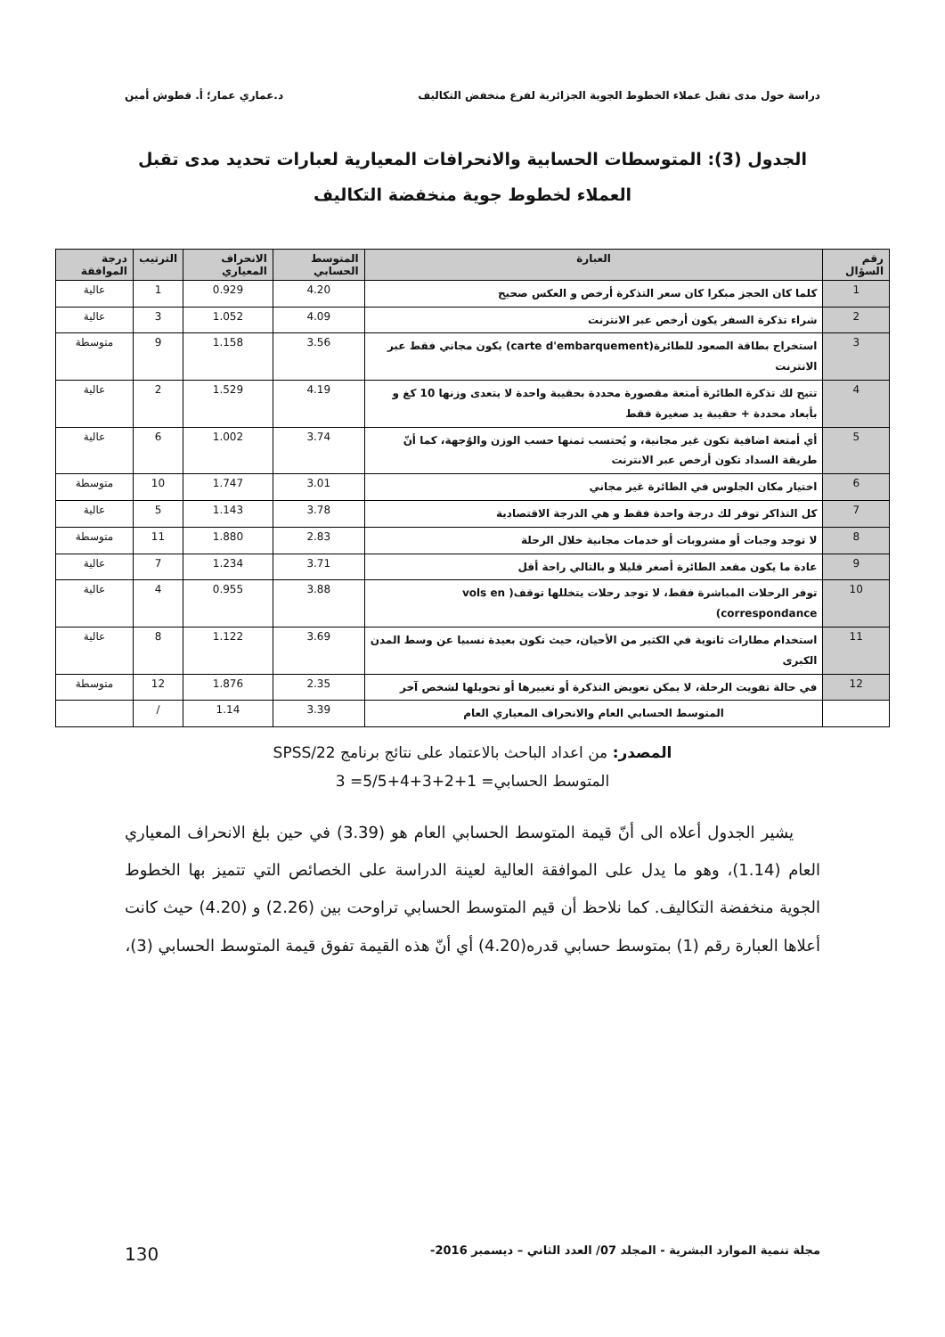دراسة حول مدى تقبل عملاء الخطوط الجوية الجزائرية لفرع منخفض التكاليف د.عماري عمار؛ أ. قطوش أمين
الجدول (3): المتوسطات الحسابية والانحرافات المعيارية لعبارات تحديد مدى تقبل العملاء لخطوط جوية منخفضة التكاليف
| رقم السؤال | العبارة | المتوسط الحسابي | الانحراف المعياري | الترتيب | درجة الموافقة |
| --- | --- | --- | --- | --- | --- |
| 1 | كلما كان الحجز مبكرا كان سعر التذكرة أرخص و العكس صحيح | 4.20 | 0.929 | 1 | عالية |
| 2 | شراء تذكرة السفر يكون أرخص عبر الانترنت | 4.09 | 1.052 | 3 | عالية |
| 3 | استخراج بطاقة الصعود للطائرة(carte d'embarquement) يكون مجاني فقط عبر الانترنت | 3.56 | 1.158 | 9 | متوسطة |
| 4 | تتيح لك تذكرة الطائرة أمتعة مقصورة محددة بحقيبة واحدة لا يتعدى وزنها 10 كغ و بأبعاد محددة + حقيبة يد صغيرة فقط | 4.19 | 1.529 | 2 | عالية |
| 5 | أي أمتعة اضافية تكون غير مجانية، و يُحتسب ثمنها حسب الوزن والوُجهة، كما أنّ طريقة السداد تكون أرخص عبر الانترنت | 3.74 | 1.002 | 6 | عالية |
| 6 | اختيار مكان الجلوس في الطائرة غير مجاني | 3.01 | 1.747 | 10 | متوسطة |
| 7 | كل التذاكر توفر لك درجة واحدة فقط و هي الدرجة الاقتصادية | 3.78 | 1.143 | 5 | عالية |
| 8 | لا توجد وجبات أو مشروبات أو خدمات مجانية خلال الرحلة | 2.83 | 1.880 | 11 | متوسطة |
| 9 | عادة ما يكون مقعد الطائرة أصغر قليلا و بالتالي راحة أقل | 3.71 | 1.234 | 7 | عالية |
| 10 | توفر الرحلات المباشرة فقط، لا توجد رحلات يتخللها توقف( vols en correspondance) | 3.88 | 0.955 | 4 | عالية |
| 11 | استخدام مطارات ثانوية في الكثير من الأحيان، حيث تكون بعيدة نسبيا عن وسط المدن الكبرى | 3.69 | 1.122 | 8 | عالية |
| 12 | في حالة تفويت الرحلة، لا يمكن تعويض التذكرة أو تغييرها أو تحويلها لشخص آخر | 2.35 | 1.876 | 12 | متوسطة |
| | المتوسط الحسابي العام والانحراف المعياري العام | 3.39 | 1.14 | / | |
المصدر: من اعداد الباحث بالاعتماد على نتائج برنامج SPSS/22
المتوسط الحسابي= 1+2+3+4+5/5= 3
يشير الجدول أعلاه الى أنّ قيمة المتوسط الحسابي العام هو (3.39) في حين بلغ الانحراف المعياري العام (1.14)، وهو ما يدل على الموافقة العالية لعينة الدراسة على الخصائص التي تتميز بها الخطوط الجوية منخفضة التكاليف. كما نلاحظ أن قيم المتوسط الحسابي تراوحت بين (2.26) و (4.20) حيث كانت أعلاها العبارة رقم (1) بمتوسط حسابي قدره(4.20) أي أنّ هذه القيمة تفوق قيمة المتوسط الحسابي (3)،
مجلة تنمية الموارد البشرية - المجلد 07/ العدد الثاني – ديسمبر 2016- 130